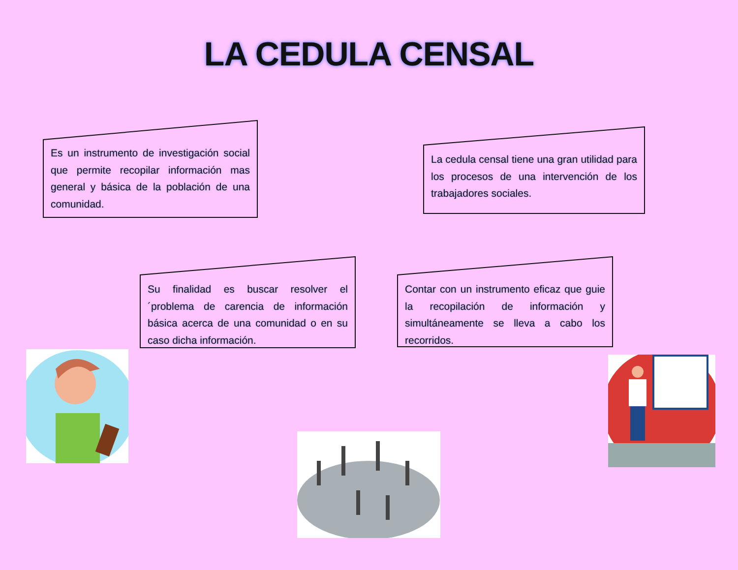LA CEDULA CENSAL
Es un instrumento de investigación social que permite recopilar información mas general y básica de la población de una comunidad.
La cedula censal tiene una gran utilidad para los procesos de una intervención de los trabajadores sociales.
Su finalidad es buscar resolver el ´problema de carencia de información básica acerca de una comunidad o en su caso dicha información.
Contar con un instrumento eficaz que guie la recopilación de información y simultáneamente se lleva a cabo los recorridos.